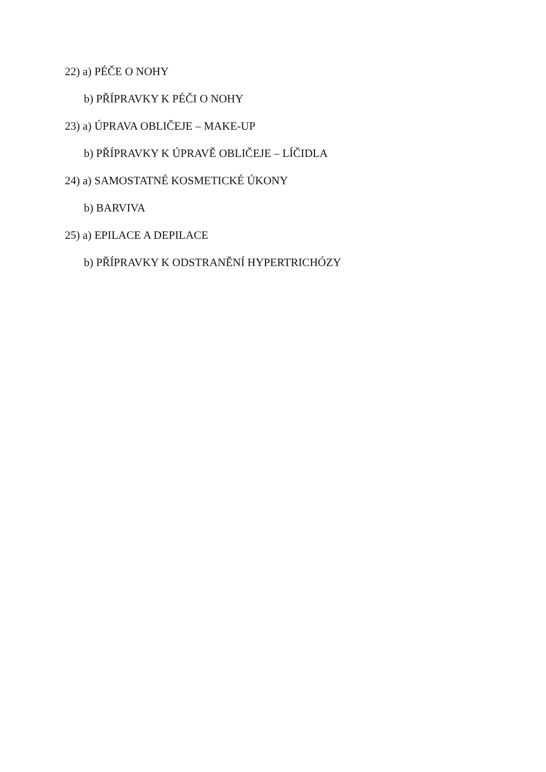22) a) PÉČE O NOHY
b) PŘÍPRAVKY K PÉČI O NOHY
23) a) ÚPRAVA OBLIČEJE – MAKE-UP
b) PŘÍPRAVKY K ÚPRAVĚ OBLIČEJE – LÍČIDLA
24) a) SAMOSTATNÉ KOSMETICKÉ ÚKONY
b) BARVIVA
25) a) EPILACE A DEPILACE
b) PŘÍPRAVKY K ODSTRANĚNÍ HYPERTRICHÓZY